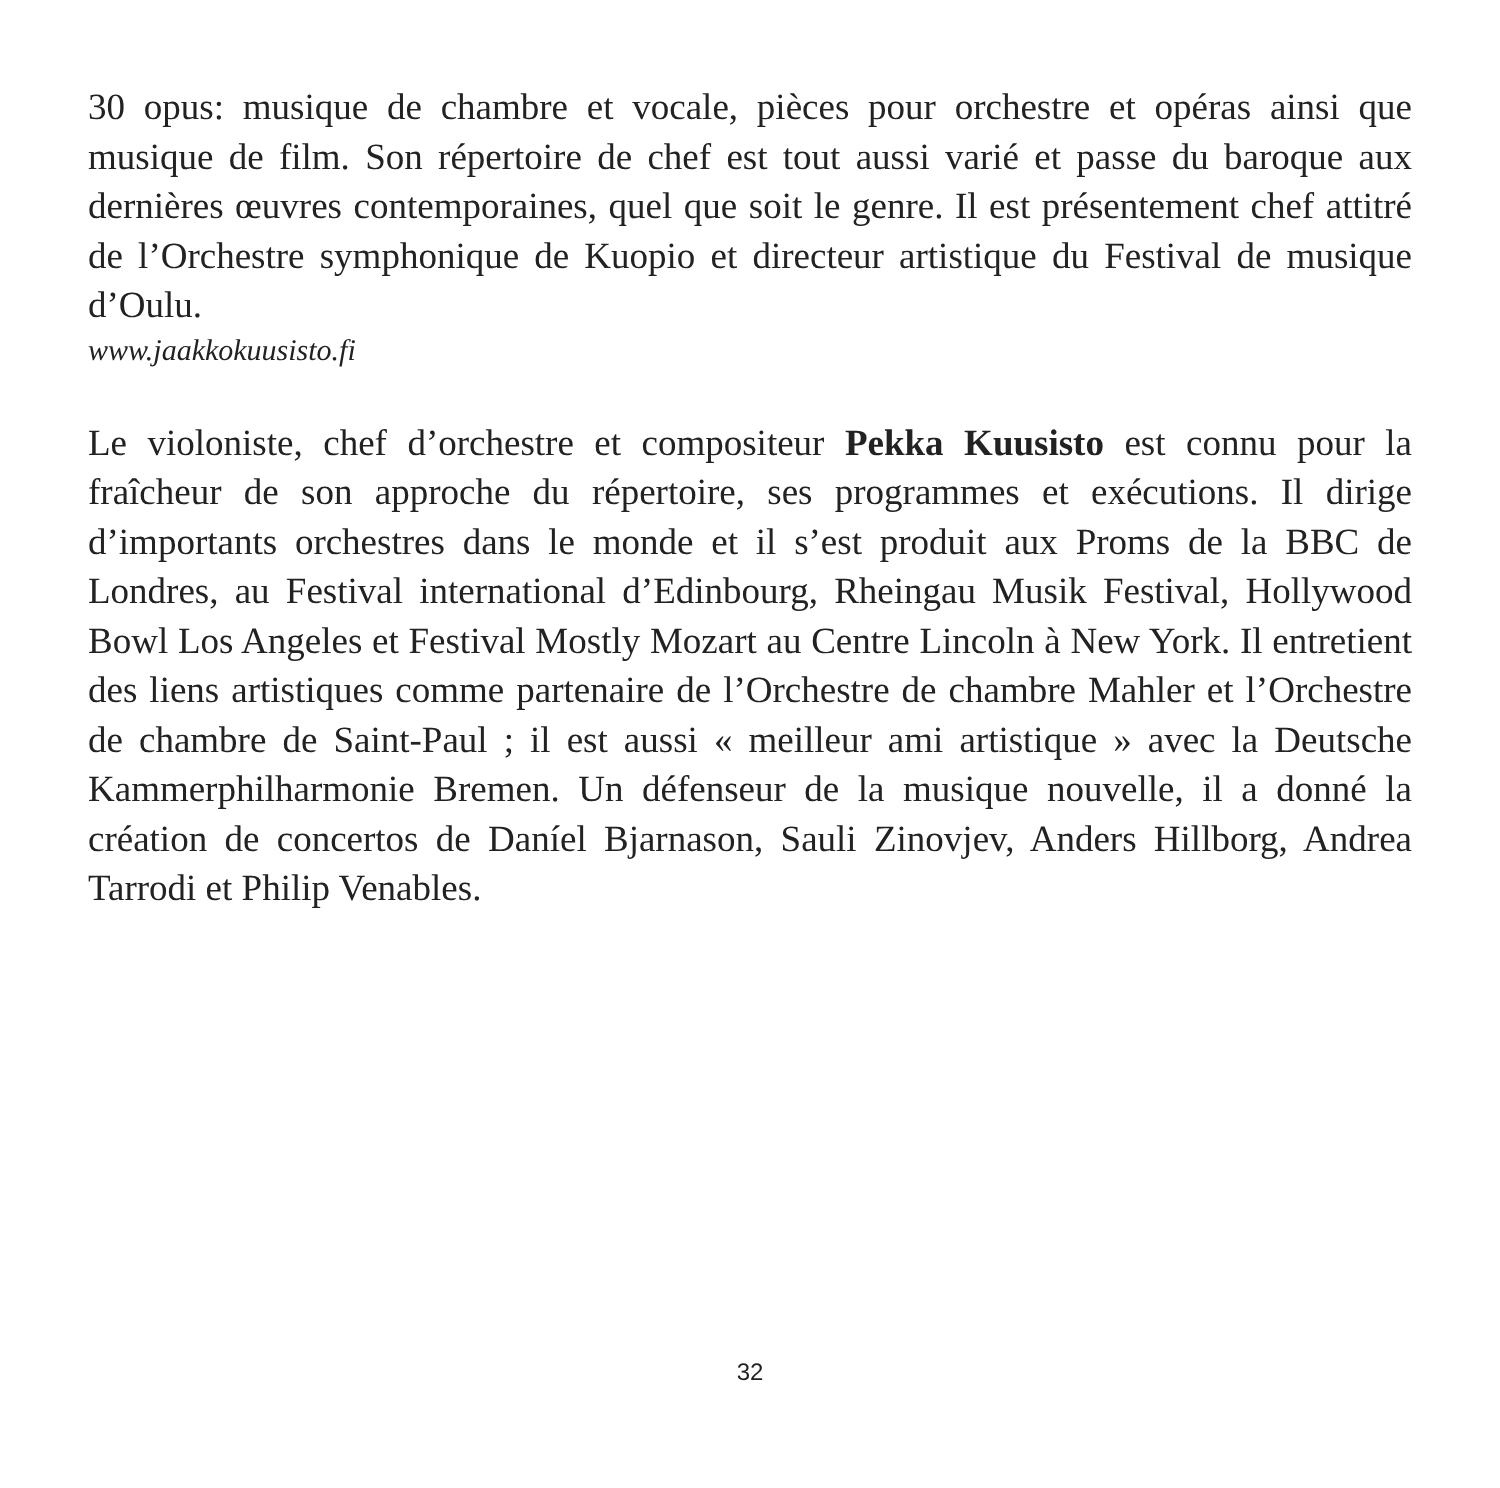30 opus: musique de chambre et vocale, pièces pour orchestre et opéras ainsi que musique de film. Son répertoire de chef est tout aussi varié et passe du baroque aux dernières œuvres contemporaines, quel que soit le genre. Il est présentement chef attitré de l’Orchestre symphonique de Kuopio et directeur artistique du Festival de musique d’Oulu.
www.jaakkokuusisto.fi
Le violoniste, chef d’orchestre et compositeur Pekka Kuusisto est connu pour la fraîcheur de son approche du répertoire, ses programmes et exécutions. Il dirige d’importants orchestres dans le monde et il s’est produit aux Proms de la BBC de Londres, au Festival international d’Edinbourg, Rheingau Musik Festival, Hollywood Bowl Los Angeles et Festival Mostly Mozart au Centre Lincoln à New York. Il entretient des liens artistiques comme partenaire de l’Orchestre de chambre Mahler et l’Orchestre de chambre de Saint-Paul ; il est aussi « meilleur ami artistique » avec la Deutsche Kammerphilharmonie Bremen. Un défenseur de la musique nouvelle, il a donné la création de concertos de Daníel Bjarnason, Sauli Zinovjev, Anders Hillborg, Andrea Tarrodi et Philip Venables.
32